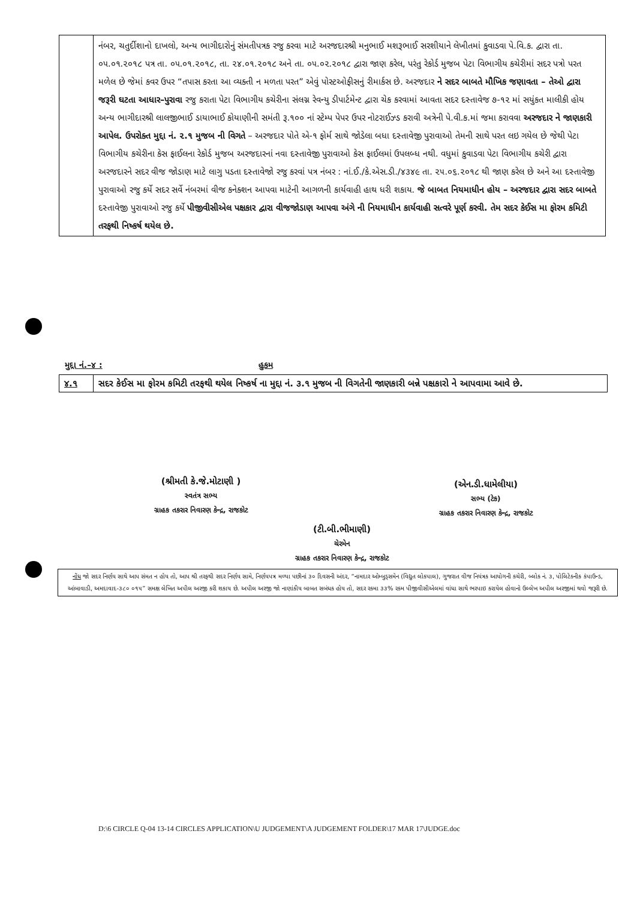| | નંબર, ચતુર્દીશાનો દાખલો, અન્ય ભાગીદારોનું સંમતીપત્રક રજુ કરવા માટે અરજદારશ્રી મનુભાઈ મશરૂભાઈ સરશીયાને લેખીતમાં કુવાડવા પે.વિ.ક. દ્વારા તા. ૦૫.૦૧.૨૦૧૮ પત્ર તા. ૦૫.૦૧.૨૦૧૮, તા. ૨૪.૦૧.૨૦૧૮ અને તા. ૦૫.૦૨.૨૦૧૮ દ્વારા જાણ કરેલ, પરંતુ રેકોર્ડ મુજબ પેટા વિભાગીય કચેરીમાં સદર પત્રો પરત મળેલ છે જેમાં કવર ઉપર “તપાસ કરતા આ વ્યક્તી ન મળતા પરત” એવું પોસ્ટઓફીસનું રીમાર્કસ છે. અરજદાર ને સદર બાબતે મૌખિક જણાવતા – તેઓ દ્વારા જરૂરી ઘટતા આધાર–પુરાવા રજુ કરાતા પેટા વિભાગીય કચેરીના સંલગ્ન રેવન્યુ ડીપાર્ટમેન્ટ દ્વારા ચેક કરવામાં આવતા સદર દસ્તાવેજ ૭-૧૨ માં સયુંકત માલીકી હોય અન્ય ભાગીદારશ્રી લાલજીભાઈ ડાયાભાઈ કોયાણીની સમંતી રૂ.૧૦૦ નાં સ્ટેમ્પ પેપર ઉપર નોટરાઈઝ્ડ કરાવી અત્રેની પે.વી.ક.માં જમા કરાવવા અરજદાર ને જાણકારી આપેલ. ઉપરોક્ત મુદ્દા નં. ૨.૧ મુજબ ની વિગતે – અરજદાર પોતે એ-૧ ફોર્મ સાથે જોડેલા બધા દસ્તાવેજી પુરાવાઓ તેમની સાથે પરત લઇ ગયેલ છે જેથી પેટા વિભાગીય કચેરીના કેસ ફાઈલના રેકોર્ડ મુજબ અરજદારનાં નવા દસ્તાવેજી પુરાવાઓ કેસ ફાઈલમાં ઉપલબ્ધ નથી. વધુમાં કુવાડવા પેટા વિભાગીય કચેરી દ્વારા અરજદારને સદર વીજ જોડાણ માટે લાગુ પડતા દસ્તાવેજો રજુ કરવાં પત્ર નંબર : નાં.ઈ./કે.એસ.ડી./૪૩૪૯ તા. ૨૫.૦૬.૨૦૧૮ થી જાણ કરેલ છે અને આ દસ્તાવેજી પુરાવાઓ રજુ કર્યે સદર સર્વે નંબરમાં વીજ કનેક્શન આપવા માટેની આગળની કાર્યવાહી હાથ ધરી શકાય. જે બાબત નિયમાધીન હોય – અરજદાર દ્વારા સદર બાબતે દસ્તાવેજી પુરાવાઓ રજુ કર્યે પીજીવીસીએલ પક્ષકાર દ્વારા વીજજોડાણ આપવા અંગે ની નિયમાધીન કાર્યવાહી સત્વરે પૂર્ણ કરવી. તેમ સદર કેઈસ મા ફોરમ કમિટી તરફથી નિષ્કર્ષ થયેલ છે. |
મુદ્દા નં.–૪ : હુકમ
| ૪.૧ | સદર કેઈસ મા ફોરમ કમિટી તરફથી થયેલ નિષ્કર્ષ ના મુદ્દા નં. ૩.૧ મુજબ ની વિગતેની જાણકારી બન્ને પક્ષકારો ને આપવામા આવે છે. |
(શ્રીમતી કે.જે.મોટાણી )
સ્વતંત્ર સભ્ય
ગ્રાહક તકરાર નિવારણ કેન્દ્ર, રાજકોટ
(ટી.બી.ભીમાણી)
ચેરમેન
ગ્રાહક તકરાર નિવારણ કેન્દ્ર, રાજકોટ
(એન.ડી.ધામેલીયા)
સભ્ય (ટેક)
ગ્રાહક તકરાર નિવારણ કેન્દ્ર, રાજકોટ
નોંધ જો સદર નિર્ણય સાથે આપ સંમત ન હોય તો, આપ શ્રી તરફથી સદર નિર્ણય સામે, નિર્ણયપત્ર મળ્યા પછીનાં ૩૦ દિવસની અંદર, “નામદાર ઓમ્બુડ્સમેન (વિદ્યુત લોકપાલ), ગુજરાત વીજ નિયંત્રક આયોગની કચેરી, બ્લોક નં. ૩, પોલિટેક્નીક કંપાઉન્ડ, આંબાવાડી, અમદાવાદ-૩૮૦ ૦૧૫” સમક્ષ લેખિત અપીલ અરજી કરી શકાય છે. અપીલ અરજી જો નાણાંકીય બાબત સબંધક હોય તો, સદર રકમા ૩૩% રકમ પીજીવીસીએલમાં વાંધા સાથે ભરપાઇ કરાયેલ હોવાનો ઉલ્લેખ અપીલ અરજીમાં થવો જરૂરી છે.
D:\6 CIRCLE Q-04 13-14 CIRCLES APPLICATION\U JUDGEMENT\A JUDGEMENT FOLDER\17 MAR 17\JUDGE.doc